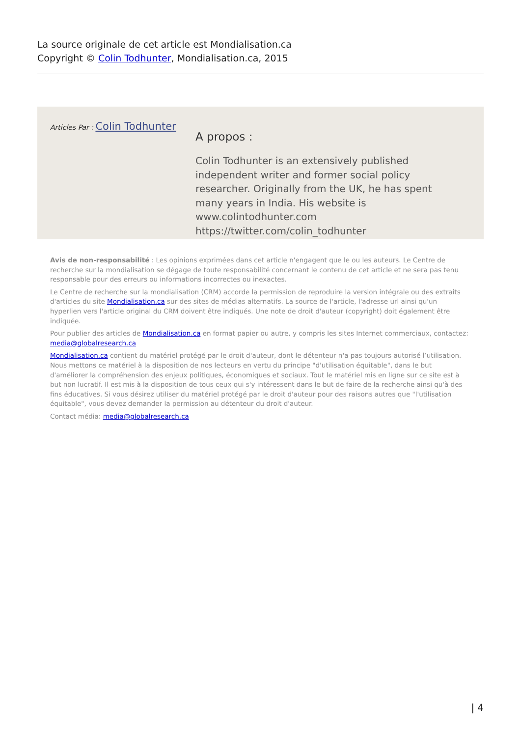La source originale de cet article est Mondialisation.ca
Copyright © Colin Todhunter, Mondialisation.ca, 2015
Articles Par : Colin Todhunter
A propos :
Colin Todhunter is an extensively published independent writer and former social policy researcher. Originally from the UK, he has spent many years in India. His website is www.colintodhunter.com https://twitter.com/colin_todhunter
Avis de non-responsabilité : Les opinions exprimées dans cet article n'engagent que le ou les auteurs. Le Centre de recherche sur la mondialisation se dégage de toute responsabilité concernant le contenu de cet article et ne sera pas tenu responsable pour des erreurs ou informations incorrectes ou inexactes.
Le Centre de recherche sur la mondialisation (CRM) accorde la permission de reproduire la version intégrale ou des extraits d'articles du site Mondialisation.ca sur des sites de médias alternatifs. La source de l'article, l'adresse url ainsi qu'un hyperlien vers l'article original du CRM doivent être indiqués. Une note de droit d'auteur (copyright) doit également être indiquée.
Pour publier des articles de Mondialisation.ca en format papier ou autre, y compris les sites Internet commerciaux, contactez: media@globalresearch.ca
Mondialisation.ca contient du matériel protégé par le droit d'auteur, dont le détenteur n'a pas toujours autorisé l’utilisation. Nous mettons ce matériel à la disposition de nos lecteurs en vertu du principe "d'utilisation équitable", dans le but d'améliorer la compréhension des enjeux politiques, économiques et sociaux. Tout le matériel mis en ligne sur ce site est à but non lucratif. Il est mis à la disposition de tous ceux qui s'y intéressent dans le but de faire de la recherche ainsi qu'à des fins éducatives. Si vous désirez utiliser du matériel protégé par le droit d'auteur pour des raisons autres que "l'utilisation équitable", vous devez demander la permission au détenteur du droit d'auteur.
Contact média: media@globalresearch.ca
| 4